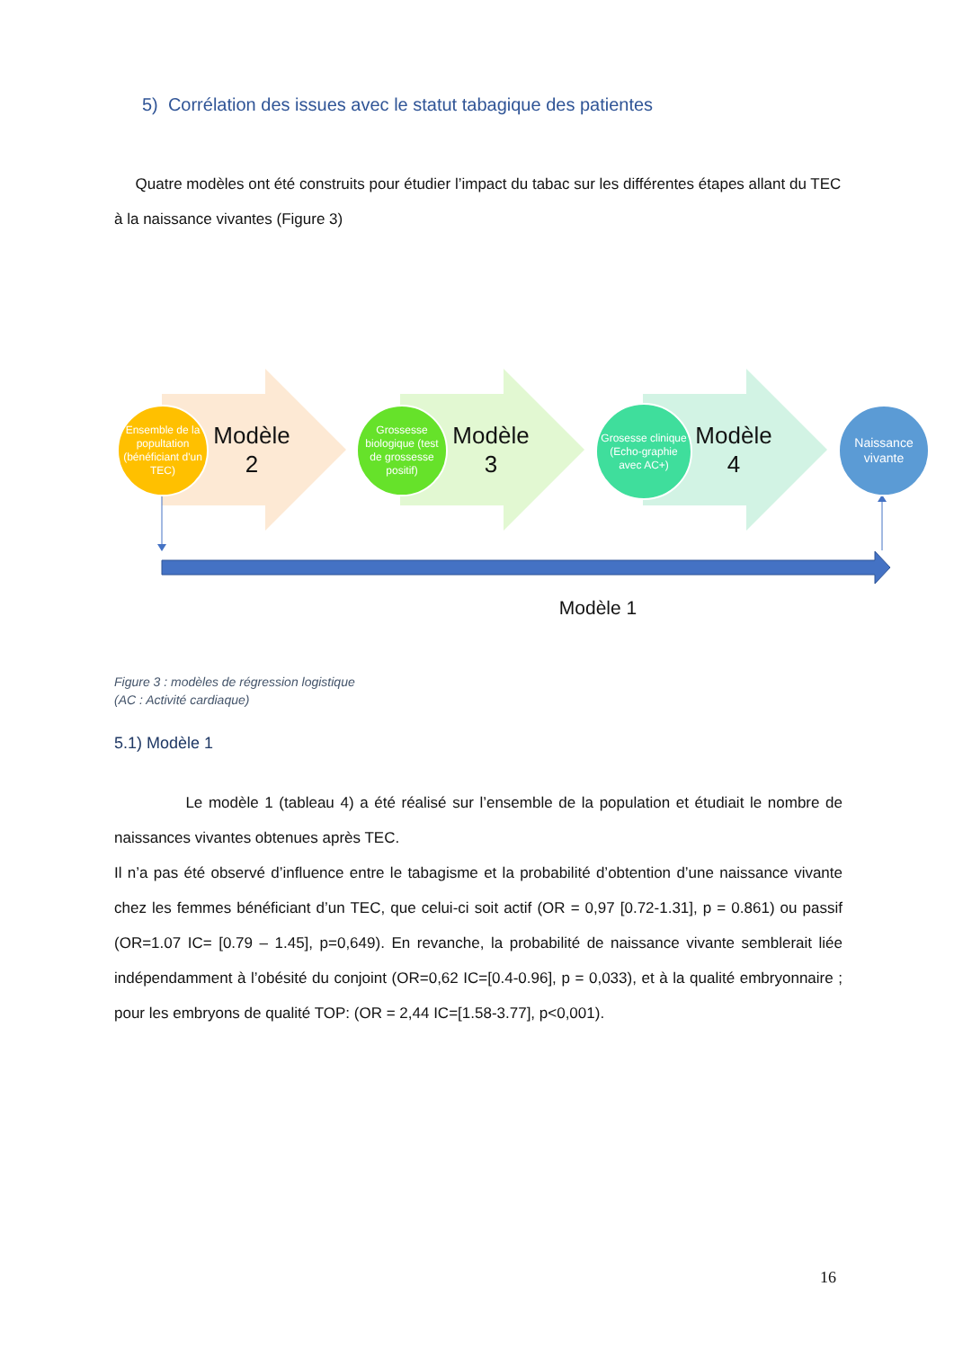5) Corrélation des issues avec le statut tabagique des patientes
Quatre modèles ont été construits pour étudier l’impact du tabac sur les différentes étapes allant du TEC à la naissance vivantes (Figure 3)
Ensemble de la popultation (bénéficiant d'un TEC)
Modèle 2
Grossesse biologique (test de grossesse positif)
Modèle 3
Grosesse clinique (Echo-graphie avec AC+)
Modèle 4
Naissance vivante
Modèle 1
Figure 3 : modèles de régression logistique
(AC : Activité cardiaque)
5.1) Modèle 1
Le modèle 1 (tableau 4) a été réalisé sur l’ensemble de la population et étudiait le nombre de naissances vivantes obtenues après TEC.
Il n’a pas été observé d’influence entre le tabagisme et la probabilité d’obtention d’une naissance vivante chez les femmes bénéficiant d’un TEC, que celui-ci soit actif (OR = 0,97 [0.72-1.31], p = 0.861) ou passif (OR=1.07 IC= [0.79 – 1.45], p=0,649). En revanche, la probabilité de naissance vivante semblerait liée indépendamment à l’obésité du conjoint (OR=0,62 IC=[0.4-0.96], p = 0,033), et à la qualité embryonnaire ; pour les embryons de qualité TOP: (OR = 2,44 IC=[1.58-3.77], p<0,001).
16